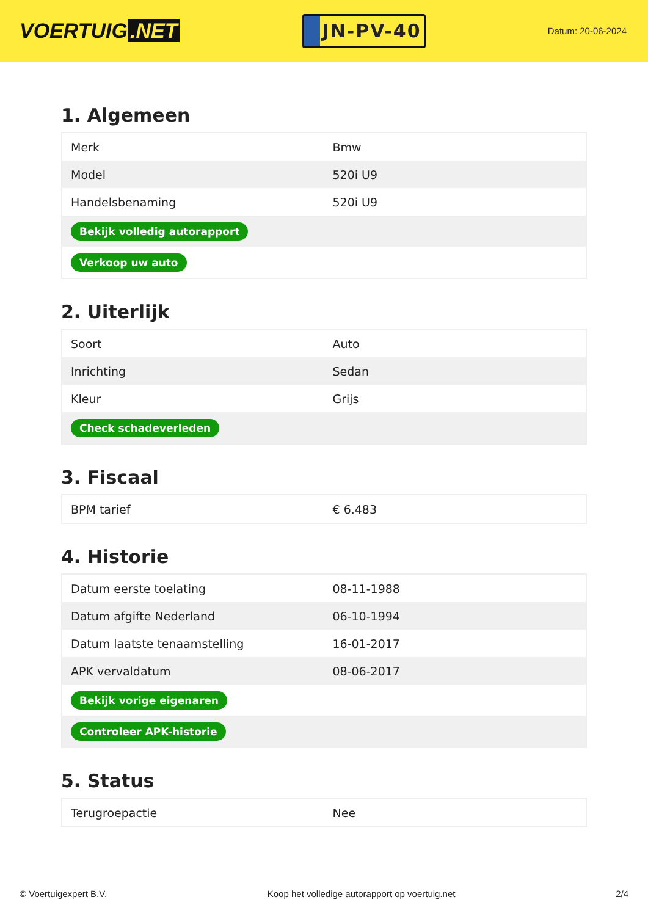VOERTUIG.NET
JN-PV-40
Datum: 20-06-2024
1. Algemeen
| Merk | Bmw |
| Model | 520i U9 |
| Handelsbenaming | 520i U9 |
| Bekijk volledig autorapport | |
| Verkoop uw auto | |
2. Uiterlijk
| Soort | Auto |
| Inrichting | Sedan |
| Kleur | Grijs |
| Check schadeverleden | |
3. Fiscaal
| BPM tarief | € 6.483 |
4. Historie
| Datum eerste toelating | 08-11-1988 |
| Datum afgifte Nederland | 06-10-1994 |
| Datum laatste tenaamstelling | 16-01-2017 |
| APK vervaldatum | 08-06-2017 |
| Bekijk vorige eigenaren | |
| Controleer APK-historie | |
5. Status
| Terugroepactie | Nee |
© Voertuigexpert B.V. Koop het volledige autorapport op voertuig.net 2/4